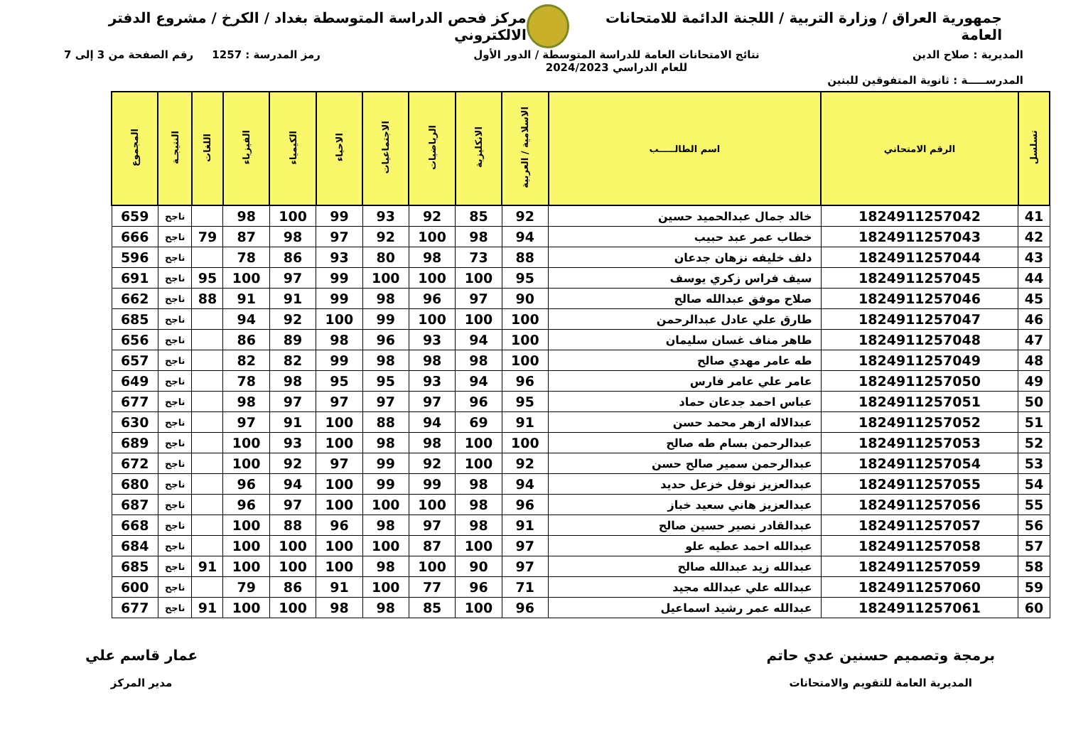جمهورية العراق / وزارة التربية / اللجنة الدائمة للامتحانات العامة
مركز فحص الدراسة المتوسطة بغداد / الكرخ / مشروع الدفتر الالكتروني
المديرية : صلاح الدين نتائج الامتحانات العامة للدراسة المتوسطة / الدور الأول
للعام الدراسي 2024/2023
رمز المدرسة : 1257 رقم الصفحة من 3 إلى 7
المدرســـــة : ثانوية المتفوقين للبنين
| تسلسل | الرقم الامتحاني | اسم الطالـــــب | الاسلامية / العربية | الانكليزية | الرياضيات | الاجتماعيات | الاحياء | الكيمياء | الفيزياء | اللغات | النتيجـة | المجموع |
| --- | --- | --- | --- | --- | --- | --- | --- | --- | --- | --- | --- | --- |
| 41 | 1824911257042 | خالد جمال عبدالحميد حسين | 92 | 85 | 92 | 93 | 99 | 100 | 98 | | ناجح | 659 |
| 42 | 1824911257043 | خطاب عمر عبد حبيب | 94 | 98 | 100 | 92 | 97 | 98 | 87 | 79 | ناجح | 666 |
| 43 | 1824911257044 | دلف خليفه نزهان جدعان | 88 | 73 | 98 | 80 | 93 | 86 | 78 | | ناجح | 596 |
| 44 | 1824911257045 | سيف فراس زكري يوسف | 95 | 100 | 100 | 100 | 99 | 97 | 100 | 95 | ناجح | 691 |
| 45 | 1824911257046 | صلاح موفق عبدالله صالح | 90 | 97 | 96 | 98 | 99 | 91 | 91 | 88 | ناجح | 662 |
| 46 | 1824911257047 | طارق علي عادل عبدالرحمن | 100 | 100 | 100 | 99 | 100 | 92 | 94 | | ناجح | 685 |
| 47 | 1824911257048 | طاهر مناف غسان سليمان | 100 | 94 | 93 | 96 | 98 | 89 | 86 | | ناجح | 656 |
| 48 | 1824911257049 | طه عامر مهدي صالح | 100 | 98 | 98 | 98 | 99 | 82 | 82 | | ناجح | 657 |
| 49 | 1824911257050 | عامر علي عامر فارس | 96 | 94 | 93 | 95 | 95 | 98 | 78 | | ناجح | 649 |
| 50 | 1824911257051 | عباس احمد جدعان حماد | 95 | 96 | 97 | 97 | 97 | 97 | 98 | | ناجح | 677 |
| 51 | 1824911257052 | عبدالاله ازهر محمد حسن | 91 | 69 | 94 | 88 | 100 | 91 | 97 | | ناجح | 630 |
| 52 | 1824911257053 | عبدالرحمن بسام طه صالح | 100 | 100 | 98 | 98 | 100 | 93 | 100 | | ناجح | 689 |
| 53 | 1824911257054 | عبدالرحمن سمير صالح حسن | 92 | 100 | 92 | 99 | 97 | 92 | 100 | | ناجح | 672 |
| 54 | 1824911257055 | عبدالعزيز نوفل خزعل حديد | 94 | 98 | 99 | 99 | 100 | 94 | 96 | | ناجح | 680 |
| 55 | 1824911257056 | عبدالعزيز هاني سعيد خباز | 96 | 98 | 100 | 100 | 100 | 97 | 96 | | ناجح | 687 |
| 56 | 1824911257057 | عبدالقادر نصير حسين صالح | 91 | 98 | 97 | 98 | 96 | 88 | 100 | | ناجح | 668 |
| 57 | 1824911257058 | عبدالله احمد عطيه علو | 97 | 100 | 87 | 100 | 100 | 100 | 100 | | ناجح | 684 |
| 58 | 1824911257059 | عبدالله زيد عبدالله صالح | 97 | 90 | 100 | 98 | 100 | 100 | 100 | 91 | ناجح | 685 |
| 59 | 1824911257060 | عبدالله علي عبدالله مجيد | 71 | 96 | 77 | 100 | 91 | 86 | 79 | | ناجح | 600 |
| 60 | 1824911257061 | عبدالله عمر رشيد اسماعيل | 96 | 100 | 85 | 98 | 98 | 100 | 100 | 91 | ناجح | 677 |
برمجة وتصميم حسنين عدي حاتم
المديرية العامة للتقويم والامتحانات
عمار قاسم علي
مدير المركز